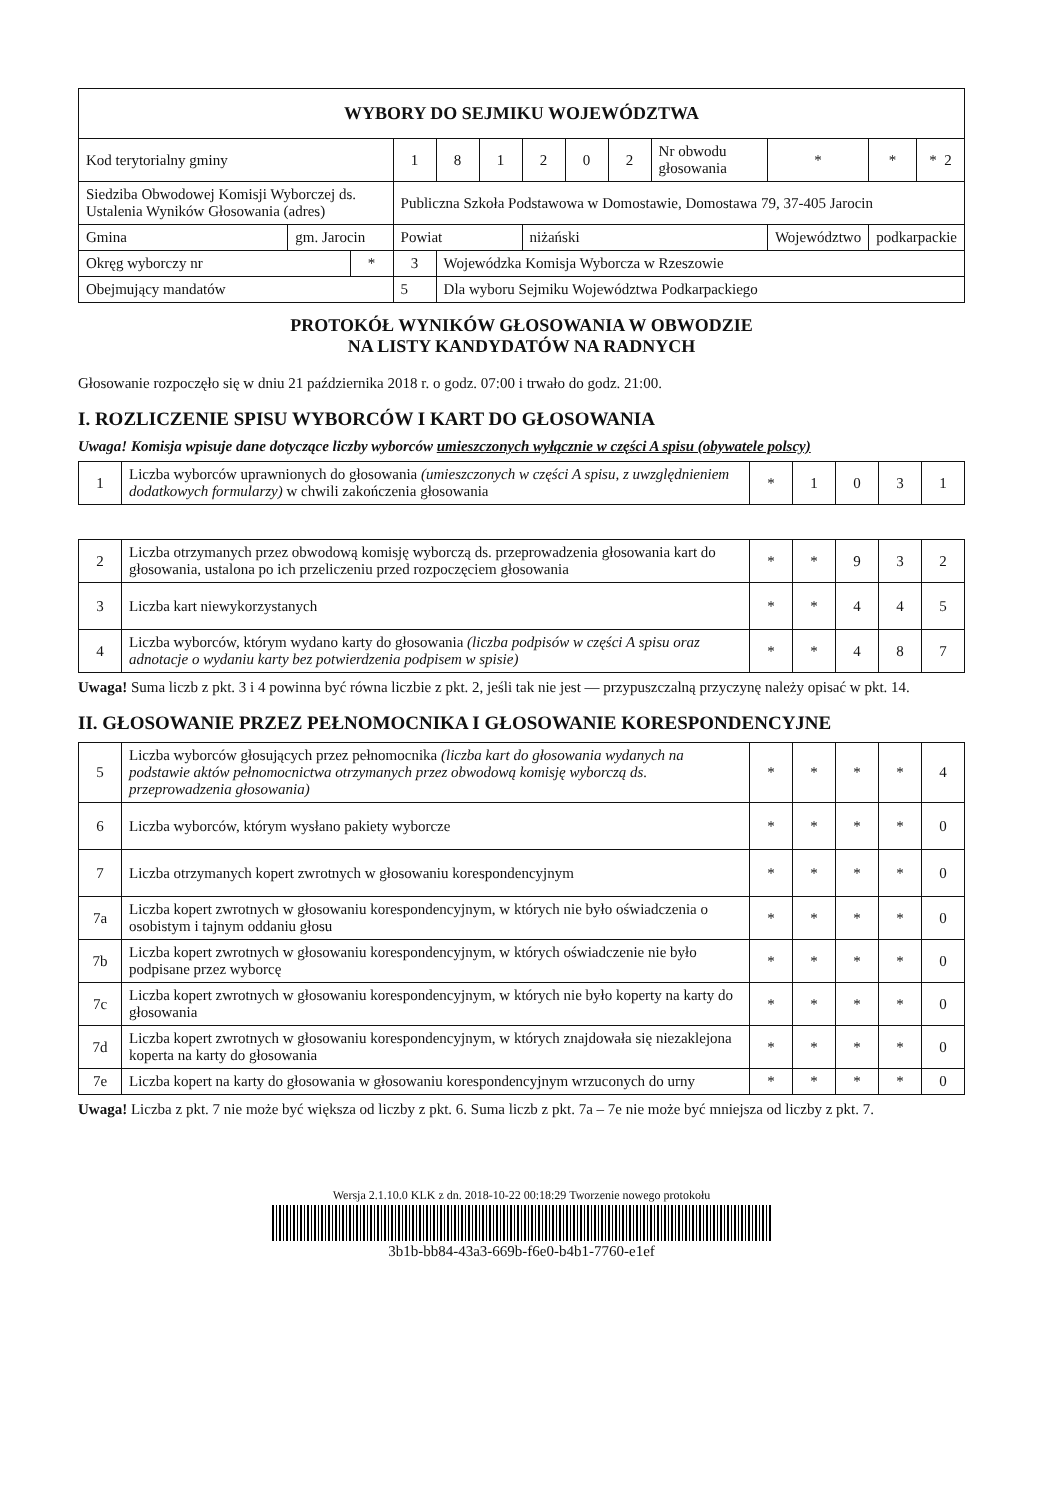| WYBORY DO SEJMIKU WOJEWÓDZTWA | | | | | | | | | | | | |
| Kod terytorialny gminy | | | 1 | 8 | 1 | 2 | 0 | 2 | Nr obwodu głosowania | * | * | * 2 |
| Siedziba Obwodowej Komisji Wyborczej ds. Ustalenia Wyników Głosowania (adres) | | | Publiczna Szkoła Podstawowa w Domostawie, Domostawa 79, 37-405 Jarocin | | | | | | | | | |
| Gmina | gm. Jarocin | | Powiat | | | niżański | | | | Województwo | podkarpackie | |
| Okręg wyborczy nr | | * | 3 | Wojewódzka Komisja Wyborcza w Rzeszowie | | | | | | | | |
| Obejmujący mandatów | | | 5 | Dla wyboru Sejmiku Województwa Podkarpackiego | | | | | | | | |
PROTOKÓŁ WYNIKÓW GŁOSOWANIA W OBWODZIE
NA LISTY KANDYDATÓW NA RADNYCH
Głosowanie rozpoczęło się w dniu 21 października 2018 r. o godz. 07:00 i trwało do godz. 21:00.
I. ROZLICZENIE SPISU WYBORCÓW I KART DO GŁOSOWANIA
Uwaga! Komisja wpisuje dane dotyczące liczby wyborców umieszczonych wyłącznie w części A spisu (obywatele polscy)
| 1 | Liczba wyborców uprawnionych do głosowania (umieszczonych w części A spisu, z uwzględnieniem dodatkowych formularzy) w chwili zakończenia głosowania | * | 1 | 0 | 3 | 1 |
| 2 | Liczba otrzymanych przez obwodową komisję wyborczą ds. przeprowadzenia głosowania kart do głosowania, ustalona po ich przeliczeniu przed rozpoczęciem głosowania | * | * | 9 | 3 | 2 |
| 3 | Liczba kart niewykorzystanych | * | * | 4 | 4 | 5 |
| 4 | Liczba wyborców, którym wydano karty do głosowania (liczba podpisów w części A spisu oraz adnotacje o wydaniu karty bez potwierdzenia podpisem w spisie) | * | * | 4 | 8 | 7 |
Uwaga! Suma liczb z pkt. 3 i 4 powinna być równa liczbie z pkt. 2, jeśli tak nie jest — przypuszczalną przyczynę należy opisać w pkt. 14.
II. GŁOSOWANIE PRZEZ PEŁNOMOCNIKA I GŁOSOWANIE KORESPONDENCYJNE
| 5 | Liczba wyborców głosujących przez pełnomocnika (liczba kart do głosowania wydanych na podstawie aktów pełnomocnictwa otrzymanych przez obwodową komisję wyborczą ds. przeprowadzenia głosowania) | * | * | * | * | 4 |
| 6 | Liczba wyborców, którym wysłano pakiety wyborcze | * | * | * | * | 0 |
| 7 | Liczba otrzymanych kopert zwrotnych w głosowaniu korespondencyjnym | * | * | * | * | 0 |
| 7a | Liczba kopert zwrotnych w głosowaniu korespondencyjnym, w których nie było oświadczenia o osobistym i tajnym oddaniu głosu | * | * | * | * | 0 |
| 7b | Liczba kopert zwrotnych w głosowaniu korespondencyjnym, w których oświadczenie nie było podpisane przez wyborcę | * | * | * | * | 0 |
| 7c | Liczba kopert zwrotnych w głosowaniu korespondencyjnym, w których nie było koperty na karty do głosowania | * | * | * | * | 0 |
| 7d | Liczba kopert zwrotnych w głosowaniu korespondencyjnym, w których znajdowała się niezaklejona koperta na karty do głosowania | * | * | * | * | 0 |
| 7e | Liczba kopert na karty do głosowania w głosowaniu korespondencyjnym wrzuconych do urny | * | * | * | * | 0 |
Uwaga! Liczba z pkt. 7 nie może być większa od liczby z pkt. 6. Suma liczb z pkt. 7a – 7e nie może być mniejsza od liczby z pkt. 7.
Wersja 2.1.10.0 KLK z dn. 2018-10-22 00:18:29 Tworzenie nowego protokołu
3b1b-bb84-43a3-669b-f6e0-b4b1-7760-e1ef